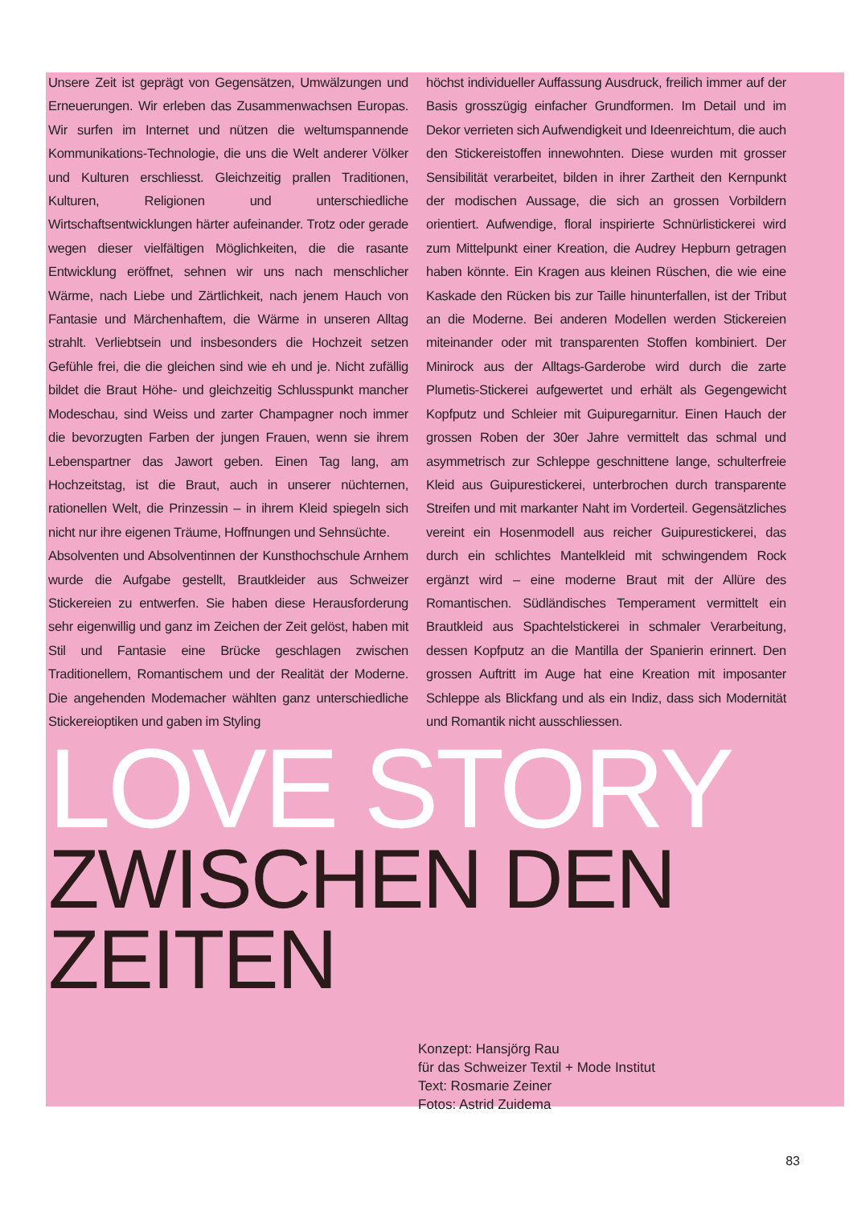Unsere Zeit ist geprägt von Gegensätzen, Umwälzungen und Erneuerungen. Wir erleben das Zusammenwachsen Europas. Wir surfen im Internet und nützen die weltumspannende Kommunikations-Technologie, die uns die Welt anderer Völker und Kulturen erschliesst. Gleichzeitig prallen Traditionen, Kulturen, Religionen und unterschiedliche Wirtschaftsentwicklungen härter aufeinander. Trotz oder gerade wegen dieser vielfältigen Möglichkeiten, die die rasante Entwicklung eröffnet, sehnen wir uns nach menschlicher Wärme, nach Liebe und Zärtlichkeit, nach jenem Hauch von Fantasie und Märchenhaftem, die Wärme in unseren Alltag strahlt. Verliebtsein und insbesonders die Hochzeit setzen Gefühle frei, die die gleichen sind wie eh und je. Nicht zufällig bildet die Braut Höhe- und gleichzeitig Schlusspunkt mancher Modeschau, sind Weiss und zarter Champagner noch immer die bevorzugten Farben der jungen Frauen, wenn sie ihrem Lebenspartner das Jawort geben. Einen Tag lang, am Hochzeitstag, ist die Braut, auch in unserer nüchternen, rationellen Welt, die Prinzessin – in ihrem Kleid spiegeln sich nicht nur ihre eigenen Träume, Hoffnungen und Sehnsüchte.
Absolventen und Absolventinnen der Kunsthochschule Arnhem wurde die Aufgabe gestellt, Brautkleider aus Schweizer Stickereien zu entwerfen. Sie haben diese Herausforderung sehr eigenwillig und ganz im Zeichen der Zeit gelöst, haben mit Stil und Fantasie eine Brücke geschlagen zwischen Traditionellem, Romantischem und der Realität der Moderne. Die angehenden Modemacher wählten ganz unterschiedliche Stickereioptiken und gaben im Styling
höchst individueller Auffassung Ausdruck, freilich immer auf der Basis grosszügig einfacher Grundformen. Im Detail und im Dekor verrieten sich Aufwendigkeit und Ideenreichtum, die auch den Stickereistoffen innewohnten. Diese wurden mit grosser Sensibilität verarbeitet, bilden in ihrer Zartheit den Kernpunkt der modischen Aussage, die sich an grossen Vorbildern orientiert. Aufwendige, floral inspirierte Schnürlistickerei wird zum Mittelpunkt einer Kreation, die Audrey Hepburn getragen haben könnte. Ein Kragen aus kleinen Rüschen, die wie eine Kaskade den Rücken bis zur Taille hinunterfallen, ist der Tribut an die Moderne. Bei anderen Modellen werden Stickereien miteinander oder mit transparenten Stoffen kombiniert. Der Minirock aus der Alltags-Garderobe wird durch die zarte Plumetis-Stickerei aufgewertet und erhält als Gegengewicht Kopfputz und Schleier mit Guipuregarnitur. Einen Hauch der grossen Roben der 30er Jahre vermittelt das schmal und asymmetrisch zur Schleppe geschnittene lange, schulterfreie Kleid aus Guipurestickerei, unterbrochen durch transparente Streifen und mit markanter Naht im Vorderteil. Gegensätzliches vereint ein Hosenmodell aus reicher Guipurestickerei, das durch ein schlichtes Mantelkleid mit schwingendem Rock ergänzt wird – eine moderne Braut mit der Allüre des Romantischen. Südländisches Temperament vermittelt ein Brautkleid aus Spachtelstickerei in schmaler Verarbeitung, dessen Kopfputz an die Mantilla der Spanierin erinnert. Den grossen Auftritt im Auge hat eine Kreation mit imposanter Schleppe als Blickfang und als ein Indiz, dass sich Modernität und Romantik nicht ausschliessen.
LOVE STORY
ZWISCHEN DEN ZEITEN
Konzept: Hansjörg Rau
für das Schweizer Textil + Mode Institut
Text: Rosmarie Zeiner
Fotos: Astrid Zuidema
83